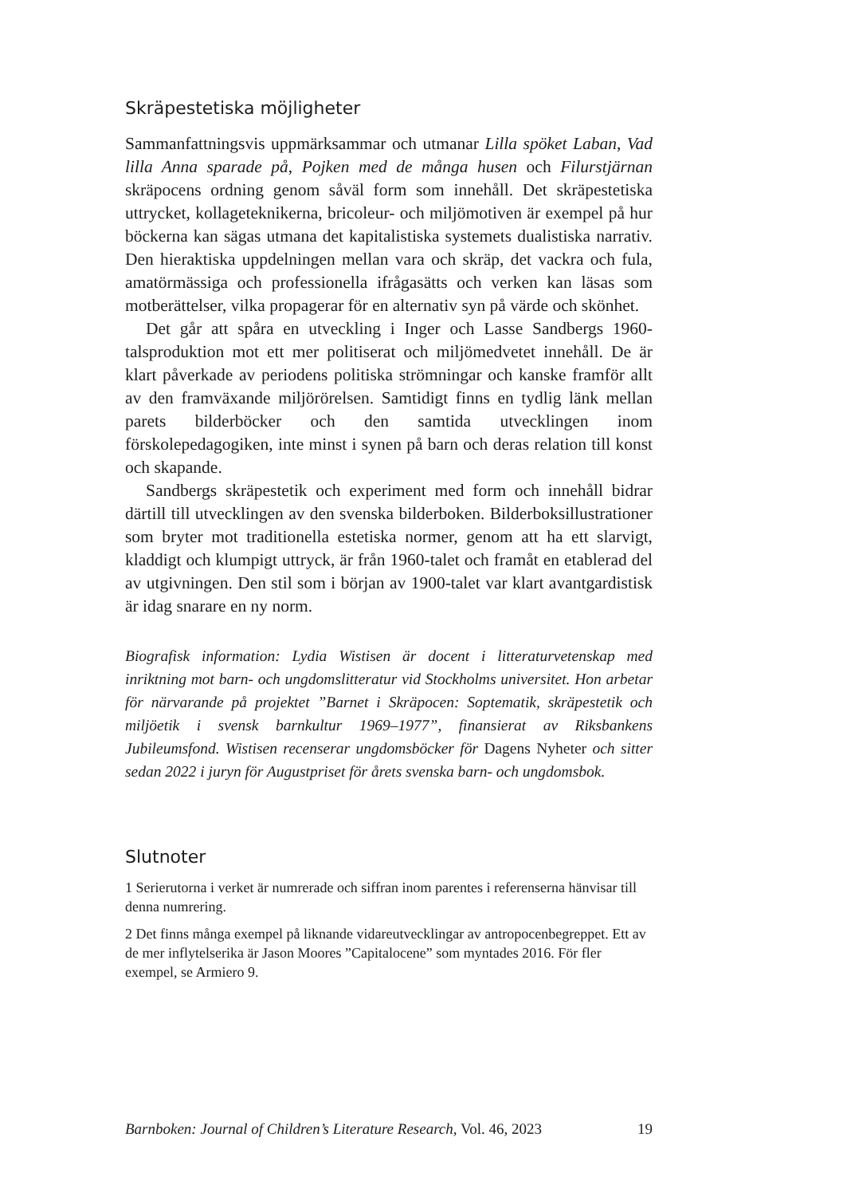Skräpestetiska möjligheter
Sammanfattningsvis uppmärksammar och utmanar Lilla spöket Laban, Vad lilla Anna sparade på, Pojken med de många husen och Filurstjärnan skräpocens ordning genom såväl form som innehåll. Det skräpestetiska uttrycket, kollageteknikerna, bricoleur- och miljö­motiven är exempel på hur böckerna kan sägas utmana det kapitalis­tiska systemets dualistiska narrativ. Den hieraktiska uppdelningen mellan vara och skräp, det vackra och fula, amatörmässiga och pro­fessionella ifrågasätts och verken kan läsas som motberättelser, vilka propagerar för en alternativ syn på värde och skönhet.
Det går att spåra en utveckling i Inger och Lasse Sandbergs 1960-talsproduktion mot ett mer politiserat och miljömedvetet inne­håll. De är klart påverkade av periodens politiska strömningar och kanske framför allt av den framväxande miljörörelsen. Samtidigt finns en tydlig länk mellan parets bilderböcker och den samtida ut­vecklingen inom förskolepedagogiken, inte minst i synen på barn och deras relation till konst och skapande.
Sandbergs skräpestetik och experiment med form och innehåll bidrar därtill till utvecklingen av den svenska bilderboken. Bilder­boksillustrationer som bryter mot traditionella estetiska normer, genom att ha ett slarvigt, kladdigt och klumpigt uttryck, är från 1960-talet och framåt en etablerad del av utgivningen. Den stil som i början av 1900-talet var klart avantgardistisk är idag snarare en ny norm.
Biografisk information: Lydia Wistisen är docent i litteraturvetenskap med inriktning mot barn- och ungdomslitteratur vid Stockholms universitet. Hon arbetar för närvarande på projektet ”Barnet i Skräpocen: Soptema­tik, skräpestetik och miljöetik i svensk barnkultur 1969–1977”, finansierat av Riksbankens Jubileumsfond. Wistisen recenserar ungdomsböcker för Dagens Nyheter och sitter sedan 2022 i juryn för Augustpriset för årets svenska barn- och ungdomsbok.
Slutnoter
1 Serierutorna i verket är numrerade och siffran inom parentes i referen­serna hänvisar till denna numrering.
2 Det finns många exempel på liknande vidareutvecklingar av antropo­cenbegreppet. Ett av de mer inflytelserika är Jason Moores ”Capitalocene” som myntades 2016. För fler exempel, se Armiero 9.
Barnboken: Journal of Children’s Literature Research, Vol. 46, 2023 19